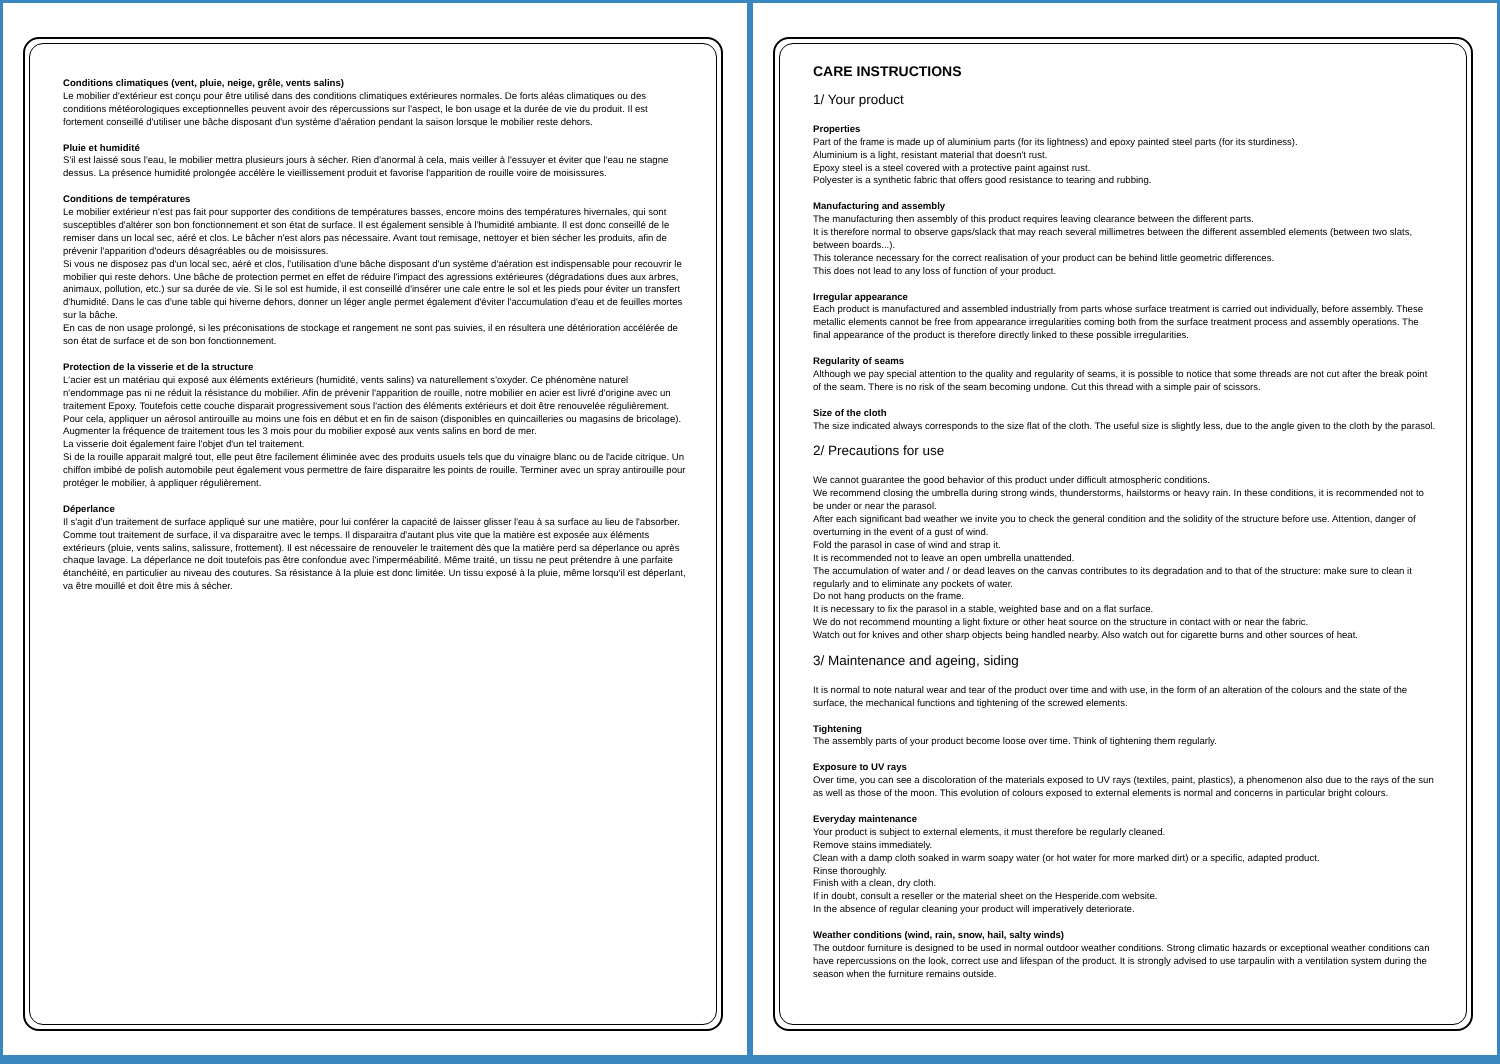Conditions climatiques (vent, pluie, neige, grêle, vents salins)
Le mobilier d'extérieur est conçu pour être utilisé dans des conditions climatiques extérieures normales. De forts aléas climatiques ou des conditions météorologiques exceptionnelles peuvent avoir des répercussions sur l'aspect, le bon usage et la durée de vie du produit. Il est fortement conseillé d'utiliser une bâche disposant d'un système d'aération pendant la saison lorsque le mobilier reste dehors.
Pluie et humidité
S'il est laissé sous l'eau, le mobilier mettra plusieurs jours à sécher. Rien d'anormal à cela, mais veiller à l'essuyer et éviter que l'eau ne stagne dessus. La présence humidité prolongée accélère le vieillissement produit et favorise l'apparition de rouille voire de moisissures.
Conditions de températures
Le mobilier extérieur n'est pas fait pour supporter des conditions de températures basses, encore moins des températures hivernales, qui sont susceptibles d'altérer son bon fonctionnement et son état de surface. Il est également sensible à l'humidité ambiante. Il est donc conseillé de le remiser dans un local sec, aéré et clos. Le bâcher n'est alors pas nécessaire. Avant tout remisage, nettoyer et bien sécher les produits, afin de prévenir l'apparition d'odeurs désagréables ou de moisissures.
Si vous ne disposez pas d'un local sec, aéré et clos, l'utilisation d'une bâche disposant d'un système d'aération est indispensable pour recouvrir le mobilier qui reste dehors. Une bâche de protection permet en effet de réduire l'impact des agressions extérieures (dégradations dues aux arbres, animaux, pollution, etc.) sur sa durée de vie. Si le sol est humide, il est conseillé d'insérer une cale entre le sol et les pieds pour éviter un transfert d'humidité. Dans le cas d'une table qui hiverne dehors, donner un léger angle permet également d'éviter l'accumulation d'eau et de feuilles mortes sur la bâche.
En cas de non usage prolongé, si les préconisations de stockage et rangement ne sont pas suivies, il en résultera une détérioration accélérée de son état de surface et de son bon fonctionnement.
Protection de la visserie et de la structure
L'acier est un matériau qui exposé aux éléments extérieurs (humidité, vents salins) va naturellement s'oxyder. Ce phénomène naturel n'endommage pas ni ne réduit la résistance du mobilier. Afin de prévenir l'apparition de rouille, notre mobilier en acier est livré d'origine avec un traitement Epoxy. Toutefois cette couche disparait progressivement sous l'action des éléments extérieurs et doit être renouvelée régulièrement. Pour cela, appliquer un aérosol antirouille au moins une fois en début et en fin de saison (disponibles en quincailleries ou magasins de bricolage). Augmenter la fréquence de traitement tous les 3 mois pour du mobilier exposé aux vents salins en bord de mer.
La visserie doit également faire l'objet d'un tel traitement.
Si de la rouille apparait malgré tout, elle peut être facilement éliminée avec des produits usuels tels que du vinaigre blanc ou de l'acide citrique. Un chiffon imbibé de polish automobile peut également vous permettre de faire disparaitre les points de rouille. Terminer avec un spray antirouille pour protéger le mobilier, à appliquer régulièrement.
Déperlance
Il s'agit d'un traitement de surface appliqué sur une matière, pour lui conférer la capacité de laisser glisser l'eau à sa surface au lieu de l'absorber. Comme tout traitement de surface, il va disparaitre avec le temps. Il disparaitra d'autant plus vite que la matière est exposée aux éléments extérieurs (pluie, vents salins, salissure, frottement). Il est nécessaire de renouveler le traitement dès que la matière perd sa déperlance ou après chaque lavage. La déperlance ne doit toutefois pas être confondue avec l'imperméabilité. Même traité, un tissu ne peut prétendre à une parfaite étanchéité, en particulier au niveau des coutures. Sa résistance à la pluie est donc limitée. Un tissu exposé à la pluie, même lorsqu'il est déperlant, va être mouillé et doit être mis à sécher.
CARE INSTRUCTIONS
1/ Your product
Properties
Part of the frame is made up of aluminium parts (for its lightness) and epoxy painted steel parts (for its sturdiness).
Aluminium is a light, resistant material that doesn't rust.
Epoxy steel is a steel covered with a protective paint against rust.
Polyester is a synthetic fabric that offers good resistance to tearing and rubbing.
Manufacturing and assembly
The manufacturing then assembly of this product requires leaving clearance between the different parts.
It is therefore normal to observe gaps/slack that may reach several millimetres between the different assembled elements (between two slats, between boards...).
This tolerance necessary for the correct realisation of your product can be behind little geometric differences.
This does not lead to any loss of function of your product.
Irregular appearance
Each product is manufactured and assembled industrially from parts whose surface treatment is carried out individually, before assembly. These metallic elements cannot be free from appearance irregularities coming both from the surface treatment process and assembly operations. The final appearance of the product is therefore directly linked to these possible irregularities.
Regularity of seams
Although we pay special attention to the quality and regularity of seams, it is possible to notice that some threads are not cut after the break point of the seam. There is no risk of the seam becoming undone. Cut this thread with a simple pair of scissors.
Size of the cloth
The size indicated always corresponds to the size flat of the cloth. The useful size is slightly less, due to the angle given to the cloth by the parasol.
2/ Precautions for use
We cannot guarantee the good behavior of this product under difficult atmospheric conditions.
We recommend closing the umbrella during strong winds, thunderstorms, hailstorms or heavy rain. In these conditions, it is recommended not to be under or near the parasol.
After each significant bad weather we invite you to check the general condition and the solidity of the structure before use. Attention, danger of overturning in the event of a gust of wind.
Fold the parasol in case of wind and strap it.
It is recommended not to leave an open umbrella unattended.
The accumulation of water and / or dead leaves on the canvas contributes to its degradation and to that of the structure: make sure to clean it regularly and to eliminate any pockets of water.
Do not hang products on the frame.
It is necessary to fix the parasol in a stable, weighted base and on a flat surface.
We do not recommend mounting a light fixture or other heat source on the structure in contact with or near the fabric.
Watch out for knives and other sharp objects being handled nearby. Also watch out for cigarette burns and other sources of heat.
3/ Maintenance and ageing, siding
It is normal to note natural wear and tear of the product over time and with use, in the form of an alteration of the colours and the state of the surface, the mechanical functions and tightening of the screwed elements.
Tightening
The assembly parts of your product become loose over time. Think of tightening them regularly.
Exposure to UV rays
Over time, you can see a discoloration of the materials exposed to UV rays (textiles, paint, plastics), a phenomenon also due to the rays of the sun as well as those of the moon. This evolution of colours exposed to external elements is normal and concerns in particular bright colours.
Everyday maintenance
Your product is subject to external elements, it must therefore be regularly cleaned.
Remove stains immediately.
Clean with a damp cloth soaked in warm soapy water (or hot water for more marked dirt) or a specific, adapted product.
Rinse thoroughly.
Finish with a clean, dry cloth.
If in doubt, consult a reseller or the material sheet on the Hesperide.com website.
In the absence of regular cleaning your product will imperatively deteriorate.
Weather conditions (wind, rain, snow, hail, salty winds)
The outdoor furniture is designed to be used in normal outdoor weather conditions. Strong climatic hazards or exceptional weather conditions can have repercussions on the look, correct use and lifespan of the product. It is strongly advised to use tarpaulin with a ventilation system during the season when the furniture remains outside.